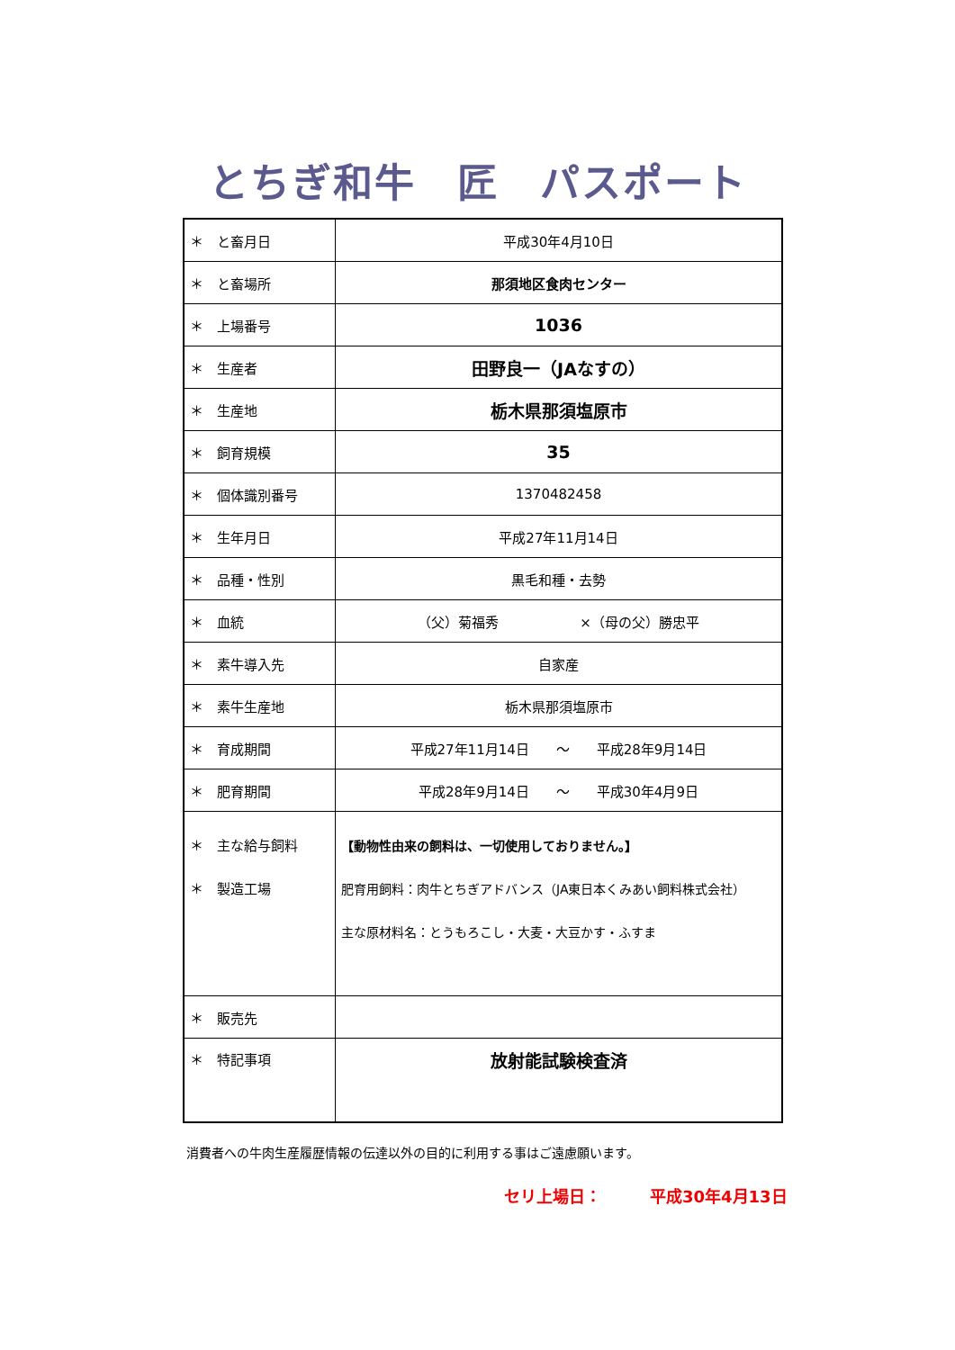とちぎ和牛　匠　パスポート
| ＊ と畜月日 | 平成30年4月10日 |
| ＊ と畜場所 | 那須地区食肉センター |
| ＊ 上場番号 | 1036 |
| ＊ 生産者 | 田野良一（JAなすの） |
| ＊ 生産地 | 栃木県那須塩原市 |
| ＊ 飼育規模 | 35 |
| ＊ 個体識別番号 | 1370482458 |
| ＊ 生年月日 | 平成27年11月14日 |
| ＊ 品種・性別 | 黒毛和種・去勢 |
| ＊ 血統 | （父）菊福秀 ×（母の父）勝忠平 |
| ＊ 素牛導入先 | 自家産 |
| ＊ 素牛生産地 | 栃木県那須塩原市 |
| ＊ 育成期間 | 平成27年11月14日 ～ 平成28年9月14日 |
| ＊ 肥育期間 | 平成28年9月14日 ～ 平成30年4月9日 |
| ＊ 主な給与飼料 ＊ 製造工場 | 【動物性由来の飼料は、一切使用しておりません。】 肥育用飼料：肉牛とちぎアドバンス（JA東日本くみあい飼料株式会社） 主な原材料名：とうもろこし・大麦・大豆かす・ふすま |
| ＊ 販売先 | |
| ＊ 特記事項 | 放射能試験検査済 |
消費者への牛肉生産履歴情報の伝達以外の目的に利用する事はご遠慮願います。
セリ上場日：　　　平成30年4月13日